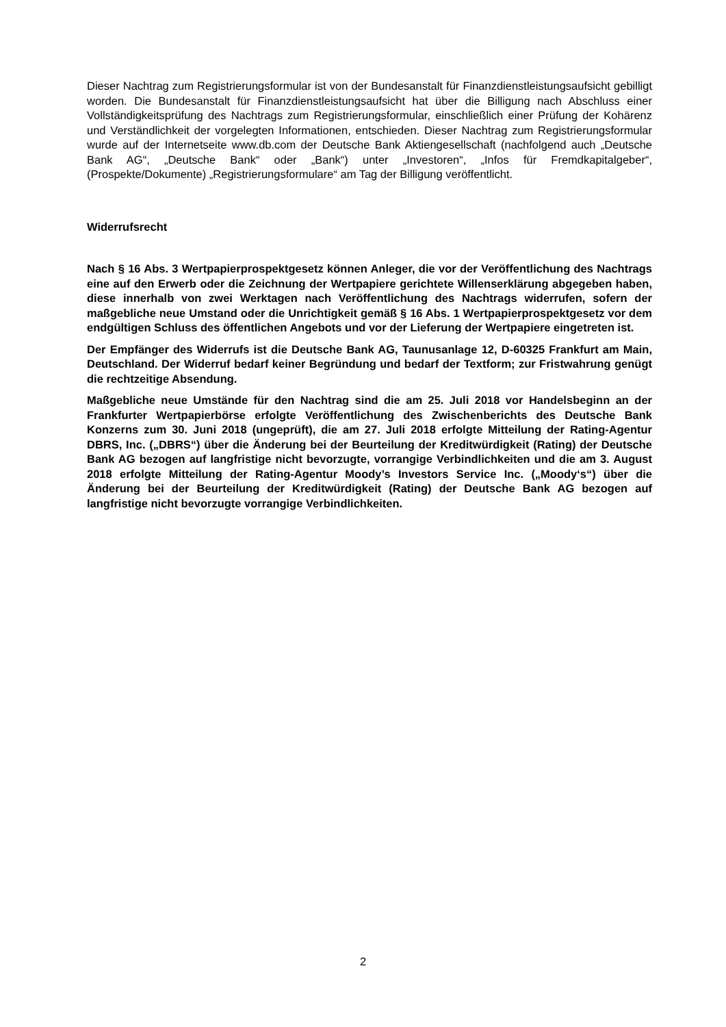Dieser Nachtrag zum Registrierungsformular ist von der Bundesanstalt für Finanzdienstleistungsaufsicht gebilligt worden. Die Bundesanstalt für Finanzdienstleistungsaufsicht hat über die Billigung nach Abschluss einer Vollständigkeitsprüfung des Nachtrags zum Registrierungsformular, einschließlich einer Prüfung der Kohärenz und Verständlichkeit der vorgelegten Informationen, entschieden. Dieser Nachtrag zum Registrierungsformular wurde auf der Internetseite www.db.com der Deutsche Bank Aktiengesellschaft (nachfolgend auch „Deutsche Bank AG“, „Deutsche Bank“ oder „Bank“) unter „Investoren“, „Infos für Fremdkapitalgeber“, (Prospekte/Dokumente) „Registrierungsformulare“ am Tag der Billigung veröffentlicht.
Widerrufsrecht
Nach § 16 Abs. 3 Wertpapierprospektgesetz können Anleger, die vor der Veröffentlichung des Nachtrags eine auf den Erwerb oder die Zeichnung der Wertpapiere gerichtete Willenserklärung abgegeben haben, diese innerhalb von zwei Werktagen nach Veröffentlichung des Nachtrags widerrufen, sofern der maßgebliche neue Umstand oder die Unrichtigkeit gemäß § 16 Abs. 1 Wertpapierprospektgesetz vor dem endgültigen Schluss des öffentlichen Angebots und vor der Lieferung der Wertpapiere eingetreten ist.
Der Empfänger des Widerrufs ist die Deutsche Bank AG, Taunusanlage 12, D-60325 Frankfurt am Main, Deutschland. Der Widerruf bedarf keiner Begründung und bedarf der Textform; zur Fristwahrung genügt die rechtzeitige Absendung.
Maßgebliche neue Umstände für den Nachtrag sind die am 25. Juli 2018 vor Handelsbeginn an der Frankfurter Wertpapierbörse erfolgte Veröffentlichung des Zwischenberichts des Deutsche Bank Konzerns zum 30. Juni 2018 (ungeprüft), die am 27. Juli 2018 erfolgte Mitteilung der Rating-Agentur DBRS, Inc. („DBRS“) über die Änderung bei der Beurteilung der Kreditwürdigkeit (Rating) der Deutsche Bank AG bezogen auf langfristige nicht bevorzugte, vorrangige Verbindlichkeiten und die am 3. August 2018 erfolgte Mitteilung der Rating-Agentur Moody’s Investors Service Inc. („Moody‘s“) über die Änderung bei der Beurteilung der Kreditwürdigkeit (Rating) der Deutsche Bank AG bezogen auf langfristige nicht bevorzugte vorrangige Verbindlichkeiten.
2